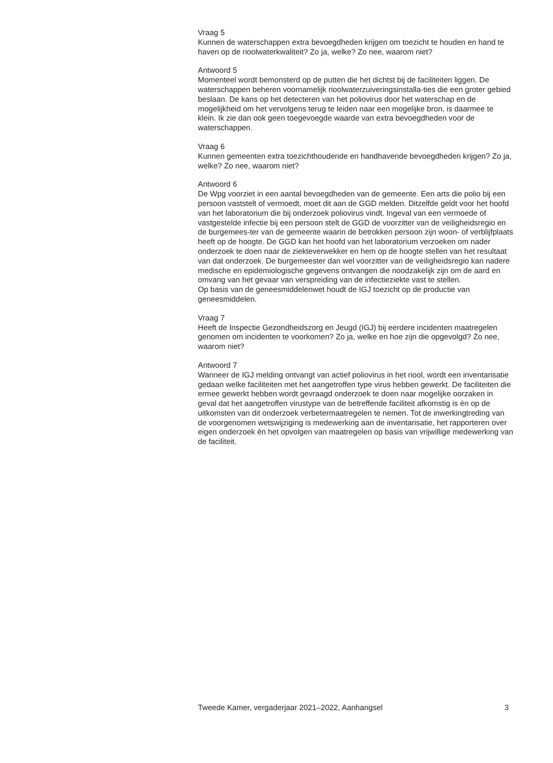Vraag 5
Kunnen de waterschappen extra bevoegdheden krijgen om toezicht te houden en hand te haven op de rioolwaterkwaliteit? Zo ja, welke? Zo nee, waarom niet?
Antwoord 5
Momenteel wordt bemonsterd op de putten die het dichtst bij de faciliteiten liggen. De waterschappen beheren voornamelijk rioolwaterzuiveringsinstalla-ties die een groter gebied beslaan. De kans op het detecteren van het poliovirus door het waterschap en de mogelijkheid om het vervolgens terug te leiden naar een mogelijke bron, is daarmee te klein. Ik zie dan ook geen toegevoegde waarde van extra bevoegdheden voor de waterschappen.
Vraag 6
Kunnen gemeenten extra toezichthoudende en handhavende bevoegdheden krijgen? Zo ja, welke? Zo nee, waarom niet?
Antwoord 6
De Wpg voorziet in een aantal bevoegdheden van de gemeente. Een arts die polio bij een persoon vaststelt of vermoedt, moet dit aan de GGD melden. Ditzelfde geldt voor het hoofd van het laboratorium die bij onderzoek poliovirus vindt. Ingeval van een vermoede of vastgestelde infectie bij een persoon stelt de GGD de voorzitter van de veiligheidsregio en de burgemees-ter van de gemeente waarin de betrokken persoon zijn woon- of verblijfplaats heeft op de hoogte. De GGD kan het hoofd van het laboratorium verzoeken om nader onderzoek te doen naar de ziekteverwekker en hem op de hoogte stellen van het resultaat van dat onderzoek. De burgemeester dan wel voorzitter van de veiligheidsregio kan nadere medische en epidemiologische gegevens ontvangen die noodzakelijk zijn om de aard en omvang van het gevaar van verspreiding van de infectieziekte vast te stellen.
Op basis van de geneesmiddelenwet houdt de IGJ toezicht op de productie van geneesmiddelen.
Vraag 7
Heeft de Inspectie Gezondheidszorg en Jeugd (IGJ) bij eerdere incidenten maatregelen genomen om incidenten te voorkomen? Zo ja, welke en hoe zijn die opgevolgd? Zo nee, waarom niet?
Antwoord 7
Wanneer de IGJ melding ontvangt van actief poliovirus in het riool, wordt een inventarisatie gedaan welke faciliteiten met het aangetroffen type virus hebben gewerkt. De faciliteiten die ermee gewerkt hebben wordt gevraagd onderzoek te doen naar mogelijke oorzaken in geval dat het aangetroffen virustype van de betreffende faciliteit afkomstig is én op de uitkomsten van dit onderzoek verbetermaatregelen te nemen. Tot de inwerkingtreding van de voorgenomen wetswijziging is medewerking aan de inventarisatie, het rapporteren over eigen onderzoek én het opvolgen van maatregelen op basis van vrijwillige medewerking van de faciliteit.
Tweede Kamer, vergaderjaar 2021–2022, Aanhangsel 3